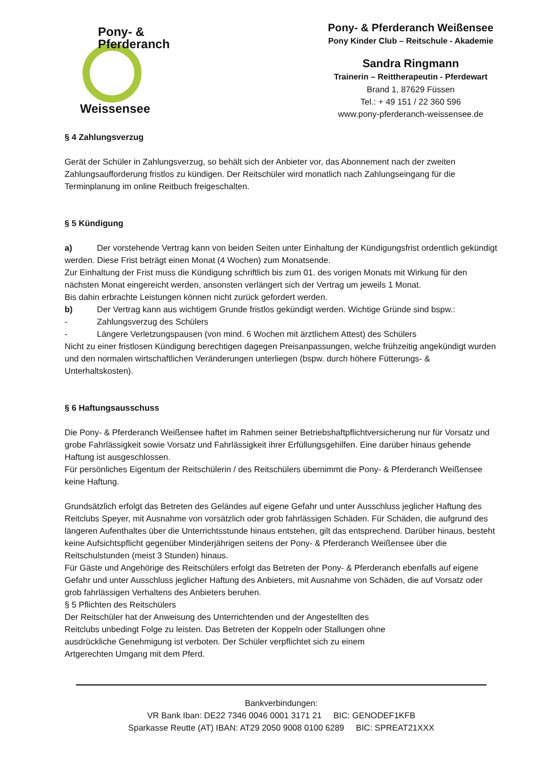Pony- & Pferderanch
Weissensee
Pony- & Pferderanch Weißensee
Pony Kinder Club – Reitschule - Akademie
Sandra Ringmann
Trainerin – Reittherapeutin - Pferdewart
Brand 1, 87629 Füssen
Tel.: + 49 151 / 22 360 596
www.pony-pferderanch-weissensee.de
§ 4 Zahlungsverzug
Gerät der Schüler in Zahlungsverzug, so behält sich der Anbieter vor, das Abonnement nach der zweiten Zahlungsaufforderung fristlos zu kündigen. Der Reitschüler wird monatlich nach Zahlungseingang für die Terminplanung im online Reitbuch freigeschalten.
§ 5 Kündigung
a) Der vorstehende Vertrag kann von beiden Seiten unter Einhaltung der Kündigungsfrist ordentlich gekündigt werden. Diese Frist beträgt einen Monat (4 Wochen) zum Monatsende.
Zur Einhaltung der Frist muss die Kündigung schriftlich bis zum 01. des vorigen Monats mit Wirkung für den nächsten Monat eingereicht werden, ansonsten verlängert sich der Vertrag um jeweils 1 Monat.
Bis dahin erbrachte Leistungen können nicht zurück gefordert werden.
b) Der Vertrag kann aus wichtigem Grunde fristlos gekündigt werden. Wichtige Gründe sind bspw.:
- Zahlungsverzug des Schülers
- Längere Verletzungspausen (von mind. 6 Wochen mit ärztlichem Attest) des Schülers
Nicht zu einer fristlosen Kündigung berechtigen dagegen Preisanpassungen, welche frühzeitig angekündigt wurden und den normalen wirtschaftlichen Veränderungen unterliegen (bspw. durch höhere Fütterungs- & Unterhaltskosten).
§ 6 Haftungsausschuss
Die Pony- & Pferderanch Weißensee haftet im Rahmen seiner Betriebshaftpflichtversicherung nur für Vorsatz und grobe Fahrlässigkeit sowie Vorsatz und Fahrlässigkeit ihrer Erfüllungsgehilfen. Eine darüber hinaus gehende Haftung ist ausgeschlossen.
Für persönliches Eigentum der Reitschülerin / des Reitschülers übernimmt die Pony- & Pferderanch Weißensee keine Haftung.
Grundsätzlich erfolgt das Betreten des Geländes auf eigene Gefahr und unter Ausschluss jeglicher Haftung des Reitclubs Speyer, mit Ausnahme von vorsätzlich oder grob fahrlässigen Schäden. Für Schäden, die aufgrund des längeren Aufenthaltes über die Unterrichtsstunde hinaus entstehen, gilt das entsprechend. Darüber hinaus, besteht keine Aufsichtspflicht gegenüber Minderjährigen seitens der Pony- & Pferderanch Weißensee über die Reitschulstunden (meist 3 Stunden) hinaus.
Für Gäste und Angehörige des Reitschülers erfolgt das Betreten der Pony- & Pferderanch ebenfalls auf eigene Gefahr und unter Ausschluss jeglicher Haftung des Anbieters, mit Ausnahme von Schäden, die auf Vorsatz oder grob fahrlässigen Verhaltens des Anbieters beruhen.
§ 5 Pflichten des Reitschülers
Der Reitschüler hat der Anweisung des Unterrichtenden und der Angestellten des
Reitclubs unbedingt Folge zu leisten. Das Betreten der Koppeln oder Stallungen ohne
ausdrückliche Genehmigung ist verboten. Der Schüler verpflichtet sich zu einem
Artgerechten Umgang mit dem Pferd.
Bankverbindungen:
VR Bank Iban: DE22 7346 0046 0001 3171 21 BIC: GENODEF1KFB
Sparkasse Reutte (AT) IBAN: AT29 2050 9008 0100 6289 BIC: SPREAT21XXX